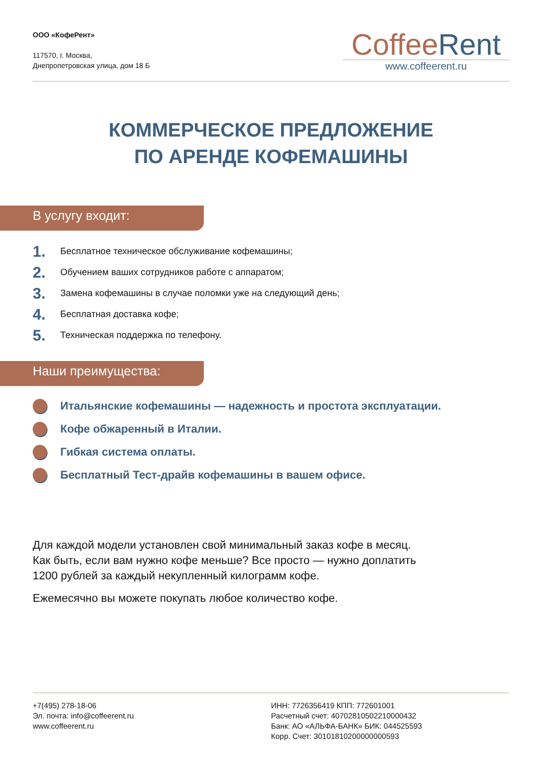ООО «КофеРент»
117570, г. Москва,
Днепропетровская улица, дом 18 Б
Coffee Rent
www.coffeerent.ru
КОММЕРЧЕСКОЕ ПРЕДЛОЖЕНИЕ
ПО АРЕНДЕ КОФЕМАШИНЫ
В услугу входит:
1. Бесплатное техническое обслуживание кофемашины;
2. Обучением ваших сотрудников работе с аппаратом;
3. Замена кофемашины в случае поломки уже на следующий день;
4. Бесплатная доставка кофе;
5. Техническая поддержка по телефону.
Наши преимущества:
Итальянские кофемашины — надежность и простота эксплуатации.
Кофе обжаренный в Италии.
Гибкая система оплаты.
Бесплатный Тест-драйв кофемашины в вашем офисе.
Для каждой модели установлен свой минимальный заказ кофе в месяц.
Как быть, если вам нужно кофе меньше? Все просто — нужно доплатить
1200 рублей за каждый некупленный килограмм кофе.
Ежемесячно вы можете покупать любое количество кофе.
+7(495) 278-18-06
Эл. почта: info@coffeerent.ru
www.coffeerent.ru
ИНН: 7726356419 КПП: 772601001
Расчетный счет: 40702810502210000432
Банк: АО «АЛЬФА-БАНК» БИК: 044525593
Корр. Счет: 30101810200000000593